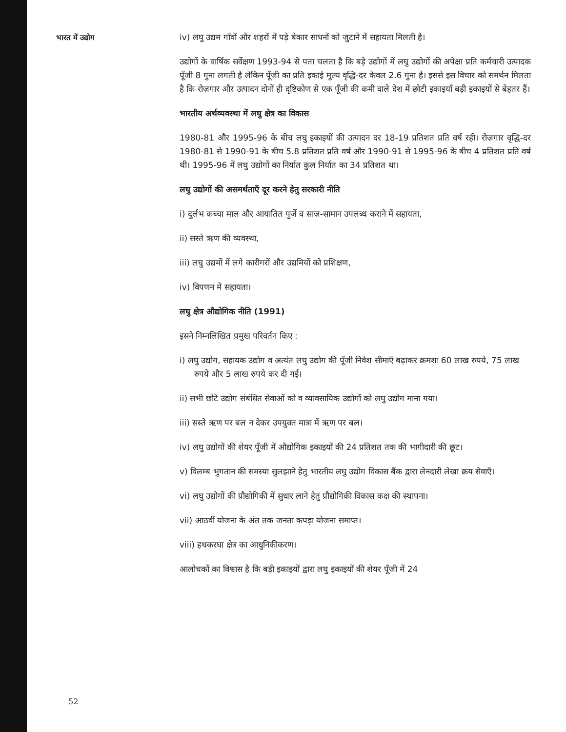भारत में उद्योग
iv) लघु उद्यम गाँवों और शहरों में पड़े बेकार साधनों को जुटाने में सहायता मिलती है।
उद्योगों के वार्षिक सर्वेक्षण 1993-94 से पता चलता है कि बड़े उद्योगों में लघु उद्योगों की अपेक्षा प्रति कर्मचारी उत्पादक पूँजी 8 गुना लगती है लेकिन पूँजी का प्रति इकाई मूल्य वृद्धि-दर केवल 2.6 गुना है। इससे इस विचार को समर्थन मिलता है कि रोज़गार और उत्पादन दोनों ही दृष्टिकोण से एक पूँजी की कमी वाले देश में छोटी इकाइयाँ बड़ी इकाइयों से बेहतर हैं।
भारतीय अर्थव्यवस्था में लघु क्षेत्र का विकास
1980-81 और 1995-96 के बीच लघु इकाइयों की उत्पादन दर 18-19 प्रतिशत प्रति वर्ष रही। रोज़गार वृद्धि-दर 1980-81 से 1990-91 के बीच 5.8 प्रतिशत प्रति वर्ष और 1990-91 से 1995-96 के बीच 4 प्रतिशत प्रति वर्ष थी। 1995-96 में लघु उद्योगों का निर्यात कुल निर्यात का 34 प्रतिशत था।
लघु उद्योगों की असमर्थताएँ दूर करने हेतु सरकारी नीति
i) दुर्लभ कच्चा माल और आयातित पुर्जे व साज़-सामान उपलब्ध कराने में सहायता,
ii) सस्ते ऋण की व्यवस्था,
iii) लघु उद्यमों में लगे कारीगरों और उद्यमियों को प्रशिक्षण,
iv) विपणन में सहायता।
लघु क्षेत्र औद्योगिक नीति (1991)
इसने निम्नलिखित प्रमुख परिवर्तन किए :
i) लघु उद्योग, सहायक उद्योग व अत्यंत लघु उद्योग की पूँजी निवेश सीमाएँ बढ़ाकर क्रमशः 60 लाख रुपये, 75 लाख रुपये और 5 लाख रुपये कर दी गईं।
ii) सभी छोटे उद्योग संबंधित सेवाओं को व व्यावसायिक उद्योगों को लघु उद्योग माना गया।
iii) सस्ते ऋण पर बल न देकर उपयुक्त मात्रा में ऋण पर बल।
iv) लघु उद्योगों की शेयर पूँजी में औद्योगिक इकाइयों की 24 प्रतिशत तक की भागीदारी की छूट।
v) विलम्ब भुगतान की समस्या सुलझाने हेतु भारतीय लघु उद्योग विकास बैंक द्वारा लेनदारी लेखा क्रय सेवाएँ।
vi) लघु उद्योगों की प्रौद्योगिकी में सुधार लाने हेतु प्रौद्योगिकी विकास कक्ष की स्थापना।
vii) आठवीं योजना के अंत तक जनता कपड़ा योजना समाप्त।
viii) हथकरघा क्षेत्र का आधुनिकीकरण।
आलोचकों का विश्वास है कि बड़ी इकाइयों द्वारा लघु इकाइयों की शेयर पूँजी में 24
52